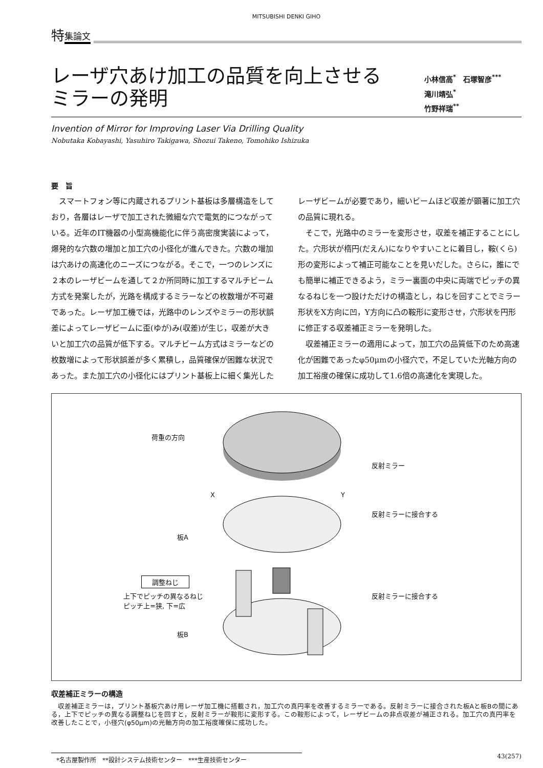MITSUBISHI DENKI GIHO
特集論文
レーザ穴あけ加工の品質を向上させる
ミラーの発明
小林信高<sup>*</sup>　石塚智彦<sup>***</sup>
滝川靖弘<sup>*</sup>
竹野祥瑞<sup>**</sup>
Invention of Mirror for Improving Laser Via Drilling Quality
Nobutaka Kobayashi, Yasuhiro Takigawa, Shozui Takeno, Tomohiko Ishizuka
要　旨
スマートフォン等に内蔵されるプリント基板は多層構造をしており，各層はレーザで加工された微細な穴で電気的につながっている。近年のIT機器の小型高機能化に伴う高密度実装によって，爆発的な穴数の増加と加工穴の小径化が進んできた。穴数の増加は穴あけの高速化のニーズにつながる。そこで，一つのレンズに２本のレーザビームを通して２か所同時に加工するマルチビーム方式を発案したが，光路を構成するミラーなどの枚数増が不可避であった。レーザ加工機では，光路中のレンズやミラーの形状誤差によってレーザビームに歪(ゆが)み(収差)が生じ，収差が大きいと加工穴の品質が低下する。マルチビーム方式はミラーなどの枚数増によって形状誤差が多く累積し，品質確保が困難な状況であった。また加工穴の小径化にはプリント基板上に細く集光したレーザビームが必要であり，細いビームほど収差が顕著に加工穴の品質に現れる。
そこで，光路中のミラーを変形させ，収差を補正することにした。穴形状が楕円(だえん)になりやすいことに着目し，鞍(くら)形の変形によって補正可能なことを見いだした。さらに，誰にでも簡単に補正できるよう，ミラー裏面の中央に両端でピッチの異なるねじを一つ設けただけの構造とし，ねじを回すことでミラー形状をX方向に凹，Y方向に凸の鞍形に変形させ，穴形状を円形に修正する収差補正ミラーを発明した。
収差補正ミラーの適用によって，加工穴の品質低下のため高速化が困難であったφ50μmの小径穴で，不足していた光軸方向の加工裕度の確保に成功して1.6倍の高速化を実現した。
荷重の方向
反射ミラー
X Y
反射ミラーに接合する
板A
調整ねじ
上下でピッチの異なるねじ
ピッチ上=狭, 下=広
反射ミラーに接合する
板B
収差補正ミラーの構造
収差補正ミラーは，プリント基板穴あけ用レーザ加工機に搭載され，加工穴の真円率を改善するミラーである。反射ミラーに接合された板Aと板Bの間にある，上下でピッチの異なる調整ねじを回すと，反射ミラーが鞍形に変形する。この鞍形によって，レーザビームの非点収差が補正される。加工穴の真円率を改善したことで，小径穴(φ50μm)の光軸方向の加工裕度確保に成功した。
*名古屋製作所　**設計システム技術センター　***生産技術センター
43(257)